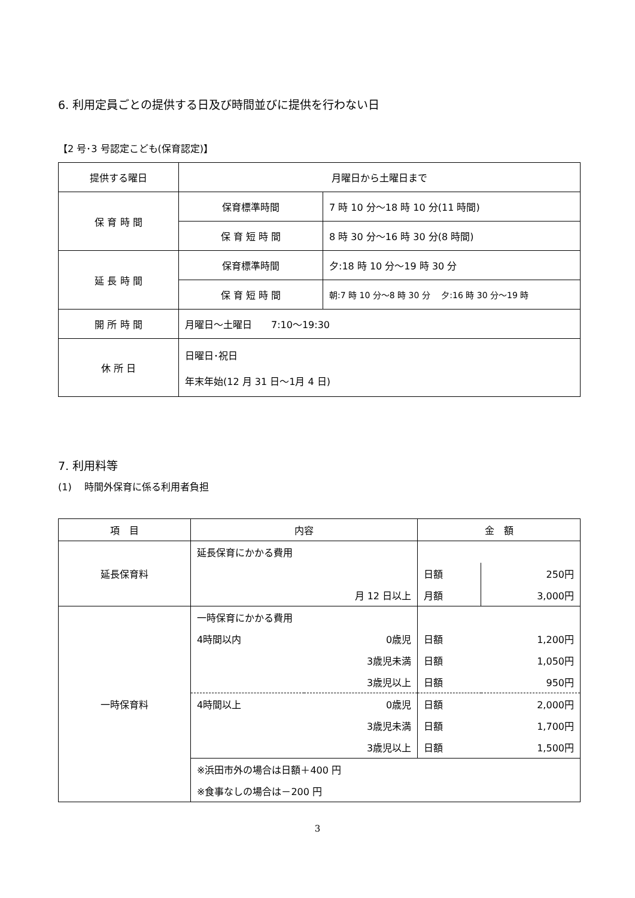6. 利用定員ごとの提供する日及び時間並びに提供を行わない日
【2 号･3 号認定こども(保育認定)】
| 提供する曜日 | 月曜日から土曜日まで | |
| 保 育 時 間 | 保育標準時間 | 7 時 10 分～18 時 10 分(11 時間) |
| | 保 育 短 時 間 | 8 時 30 分～16 時 30 分(8 時間) |
| 延 長 時 間 | 保育標準時間 | 夕:18 時 10 分～19 時 30 分 |
| | 保 育 短 時 間 | 朝:7 時 10 分～8 時 30 分 夕:16 時 30 分～19 時 |
| 開 所 時 間 | 月曜日～土曜日 7:10～19:30 | |
| 休 所 日 | 日曜日･祝日 年末年始(12 月 31 日～1月 4 日) | |
7. 利用料等
(1)　 時間外保育に係る利用者負担
| 項 目 | 内容 | | 金 額 | |
| 延長保育料 | 延長保育にかかる費用 | | | |
| | | | 日額 | 250円 |
| | 月 12 日以上 | | 月額 | 3,000円 |
| 一時保育料 | 一時保育にかかる費用 | | | |
| | 4時間以内 | 0歳児 | 日額 | 1,200円 |
| | | 3歳児未満 | 日額 | 1,050円 |
| | | 3歳児以上 | 日額 | 950円 |
| | 4時間以上 | 0歳児 | 日額 | 2,000円 |
| | | 3歳児未満 | 日額 | 1,700円 |
| | | 3歳児以上 | 日額 | 1,500円 |
| | ※浜田市外の場合は日額＋400 円 | | | |
| | ※食事なしの場合は－200 円 | | | |
3